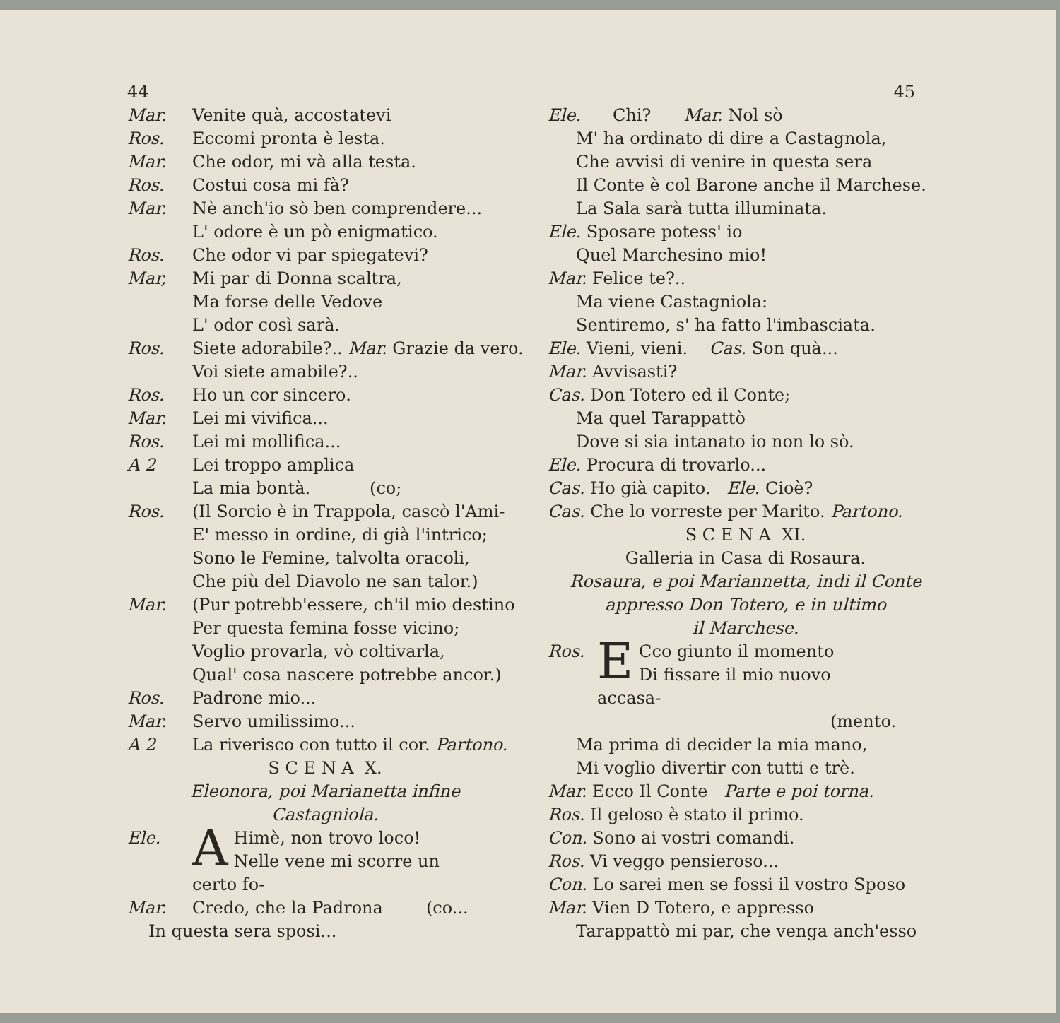44
Mar. Venite quà, accostatevi
Ros. Eccomi pronta è lesta.
Mar. Che odor, mi và alla testa.
Ros. Costui cosa mi fà?
Mar. Nè anch'io sò ben comprendere...
L' odore è un pò enigmatico.
Ros. Che odor vi par spiegatevi?
Mar, Mi par di Donna scaltra,
Ma forse delle Vedove
L' odor così sarà.
Ros. Siete adorabile?.. Mar. Grazie da vero.
Voi siete amabile?..
Ros. Ho un cor sincero.
Mar. Lei mi vivifica...
Ros. Lei mi mollifica...
A 2 Lei troppo amplica
La mia bontà. (co;
Ros. (Il Sorcio è in Trappola, cascò l'Ami-
E' messo in ordine, di già l'intrico;
Sono le Femine, talvolta oracoli,
Che più del Diavolo ne san talor.)
Mar. (Pur potrebb'essere, ch'il mio destino
Per questa femina fosse vicino;
Voglio provarla, vò coltivarla,
Qual' cosa nascere potrebbe ancor.)
Ros. Padrone mio...
Mar. Servo umilissimo...
A 2 La riverisco con tutto il cor. Partono.
S C E N A X.
Eleonora, poi Marianetta infine
Castagniola.
Ele. AHimè, non trovo loco!
Nelle vene mi scorre un certo fo-
Mar. Credo, che la Padrona (co...
In questa sera sposi...
45
Ele. Chi? Mar. Nol sò
M' ha ordinato di dire a Castagnola,
Che avvisi di venire in questa sera
Il Conte è col Barone anche il Marchese.
La Sala sarà tutta illuminata.
Ele. Sposare potess' io
Quel Marchesino mio!
Mar. Felice te?..
Ma viene Castagniola:
Sentiremo, s' ha fatto l'imbasciata.
Ele. Vieni, vieni. Cas. Son quà...
Mar. Avvisasti?
Cas. Don Totero ed il Conte;
Ma quel Tarappattò
Dove si sia intanato io non lo sò.
Ele. Procura di trovarlo...
Cas. Ho già capito. Ele. Cioè?
Cas. Che lo vorreste per Marito. Partono.
S C E N A XI.
Galleria in Casa di Rosaura.
Rosaura, e poi Mariannetta, indi il Conte
appresso Don Totero, e in ultimo
il Marchese.
Ros. ECco giunto il momento
Di fissare il mio nuovo accasa-
(mento.
Ma prima di decider la mia mano,
Mi voglio divertir con tutti e trè.
Mar. Ecco Il Conte Parte e poi torna.
Ros. Il geloso è stato il primo.
Con. Sono ai vostri comandi.
Ros. Vi veggo pensieroso...
Con. Lo sarei men se fossi il vostro Sposo
Mar. Vien D Totero, e appresso
Tarappattò mi par, che venga anch'esso